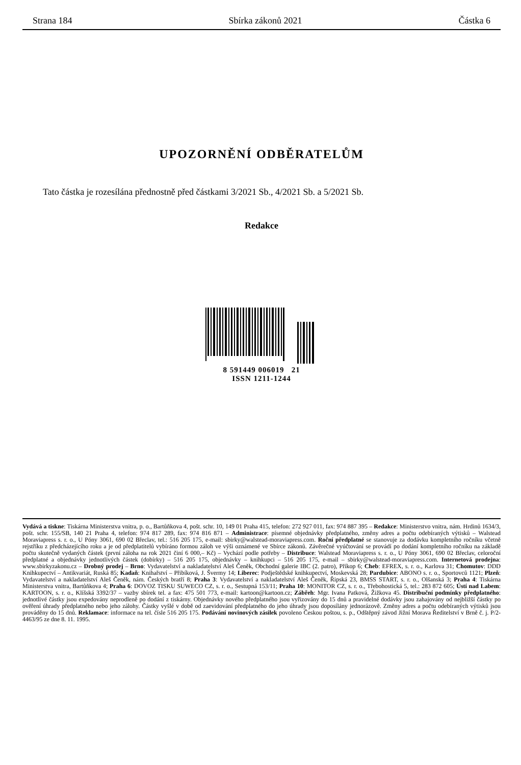Strana 184 Sbírka zákonů 2021 Částka 6
UPOZORNĚNÍ ODBĚRATELŮM
Tato částka je rozesílána přednostně před částkami 3/2021 Sb., 4/2021 Sb. a 5/2021 Sb.
Redakce
8 591449 006019 21
ISSN 1211-1244
Vydává a tiskne: Tiskárna Ministerstva vnitra, p. o., Bartůňkova 4, pošt. schr. 10, 149 01 Praha 415, telefon: 272 927 011, fax: 974 887 395 – Redakce: Ministerstvo vnitra, nám. Hrdinů 1634/3, pošt. schr. 155/SB, 140 21 Praha 4, telefon: 974 817 289, fax: 974 816 871 – Administrace: písemné objednávky předplatného, změny adres a počtu odebíraných výtisků – Walstead Moraviapress s. r. o., U Póny 3061, 690 02 Břeclav, tel.: 516 205 175, e-mail: sbirky@walstead-moraviapress.com. Roční předplatné se stanovuje za dodávku kompletního ročníku včetně rejstříku z předcházejícího roku a je od předplatitelů vybíráno formou záloh ve výši oznámené ve Sbírce zákonů. Závěrečné vyúčtování se provádí po dodání kompletního ročníku na základě počtu skutečně vydaných částek (první záloha na rok 2021 činí 6 000,– Kč) – Vychází podle potřeby – Distribuce: Walstead Moraviapress s. r. o., U Póny 3061, 690 02 Břeclav, celoroční předplatné a objednávky jednotlivých částek (dobírky) – 516 205 175, objednávky – knihkupci – 516 205 175, e-mail – sbirky@walstead-moraviapress.com. Internetová prodejna: www.sbirkyzakonu.cz – Drobný prodej – Brno: Vydavatelství a nakladatelství Aleš Čeněk, Obchodní galerie IBC (2. patro), Příkop 6; Cheb: EFREX, s. r. o., Karlova 31; Chomutov: DDD Knihkupectví – Antikvariát, Ruská 85; Kadaň: Knihařství – Přibíková, J. Švermy 14; Liberec: Podještědské knihkupectví, Moskevská 28; Pardubice: ABONO s. r. o., Sportovců 1121; Plzeň: Vydavatelství a nakladatelství Aleš Čeněk, nám. Českých bratří 8; Praha 3: Vydavatelství a nakladatelství Aleš Čeněk, Řipská 23, BMSS START, s. r. o., Olšanská 3; Praha 4: Tiskárna Ministerstva vnitra, Bartůňkova 4; Praha 6: DOVOZ TISKU SUWECO CZ, s. r. o., Sestupná 153/11; Praha 10: MONITOR CZ, s. r. o., Třebohostická 5, tel.: 283 872 605; Ústí nad Labem: KARTOON, s. r. o., Klíšská 3392/37 – vazby sbírek tel. a fax: 475 501 773, e-mail: kartoon@kartoon.cz; Zábřeh: Mgr. Ivana Patková, Žižkova 45. Distribuční podmínky předplatného: jednotlivé částky jsou expedovány neprodleně po dodání z tiskárny. Objednávky nového předplatného jsou vyřizovány do 15 dnů a pravidelné dodávky jsou zahajovány od nejbližší částky po ověření úhrady předplatného nebo jeho zálohy. Částky vyšlé v době od zaevidování předplatného do jeho úhrady jsou doposílány jednorázově. Změny adres a počtu odebíraných výtisků jsou prováděny do 15 dnů. Reklamace: informace na tel. čísle 516 205 175. Podávání novinových zásilek povoleno Českou poštou, s. p., Odštěpný závod Jižní Morava Ředitelství v Brně č. j. P/2-4463/95 ze dne 8. 11. 1995.